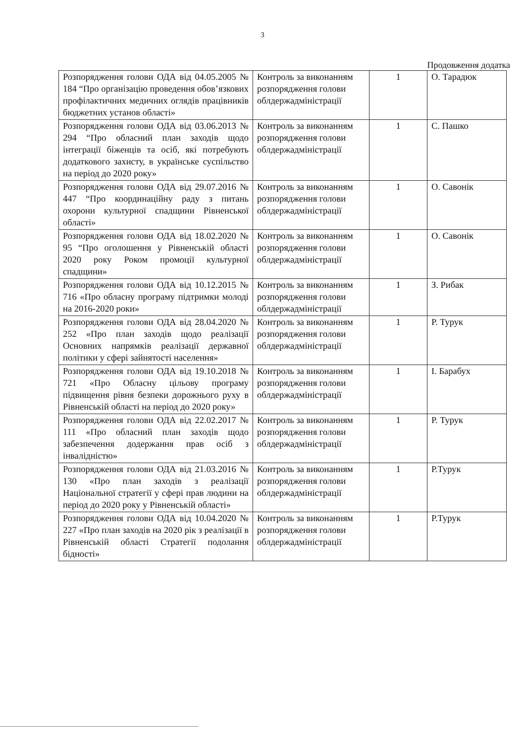3
Продовження додатка
| Розпорядження голови ОДА від 04.05.2005 № 184 “Про організацію проведення обов’язкових профілактичних медичних оглядів працівників бюджетних установ області» | Контроль за виконанням розпорядження голови облдержадміністрації | 1 | О. Тарадюк |
| Розпорядження голови ОДА від 03.06.2013 № 294 “Про обласний план заходів щодо інтеграції біженців та осіб, які потребують додаткового захисту, в українське суспільство на період до 2020 року» | Контроль за виконанням розпорядження голови облдержадміністрації | 1 | С. Пашко |
| Розпорядження голови ОДА від 29.07.2016 № 447 “Про координаційну раду з питань охорони культурної спадщини Рівненської області» | Контроль за виконанням розпорядження голови облдержадміністрації | 1 | О. Савонік |
| Розпорядження голови ОДА від 18.02.2020 № 95 “Про оголошення у Рівненській області 2020 року Роком промоції культурної спадщини» | Контроль за виконанням розпорядження голови облдержадміністрації | 1 | О. Савонік |
| Розпорядження голови ОДА від 10.12.2015 № 716 «Про обласну програму підтримки молоді на 2016-2020 роки» | Контроль за виконанням розпорядження голови облдержадміністрації | 1 | З. Рибак |
| Розпорядження голови ОДА від 28.04.2020 № 252 «Про план заходів щодо реалізації Основних напрямків реалізації державної політики у сфері зайнятості населення» | Контроль за виконанням розпорядження голови облдержадміністрації | 1 | Р. Турук |
| Розпорядження голови ОДА від 19.10.2018 № 721 «Про Обласну цільову програму підвищення рівня безпеки дорожнього руху в Рівненській області на період до 2020 року» | Контроль за виконанням розпорядження голови облдержадміністрації | 1 | І. Барабух |
| Розпорядження голови ОДА від 22.02.2017 № 111 «Про обласний план заходів щодо забезпечення додержання прав осіб з інвалідністю» | Контроль за виконанням розпорядження голови облдержадміністрації | 1 | Р. Турук |
| Розпорядження голови ОДА від 21.03.2016 № 130 «Про план заходів з реалізації Національної стратегії у сфері прав людини на період до 2020 року у Рівненській області» | Контроль за виконанням розпорядження голови облдержадміністрації | 1 | Р.Турук |
| Розпорядження голови ОДА від 10.04.2020 № 227 «Про план заходів на 2020 рік з реалізації в Рівненській області Стратегії подолання бідності» | Контроль за виконанням розпорядження голови облдержадміністрації | 1 | Р.Турук |